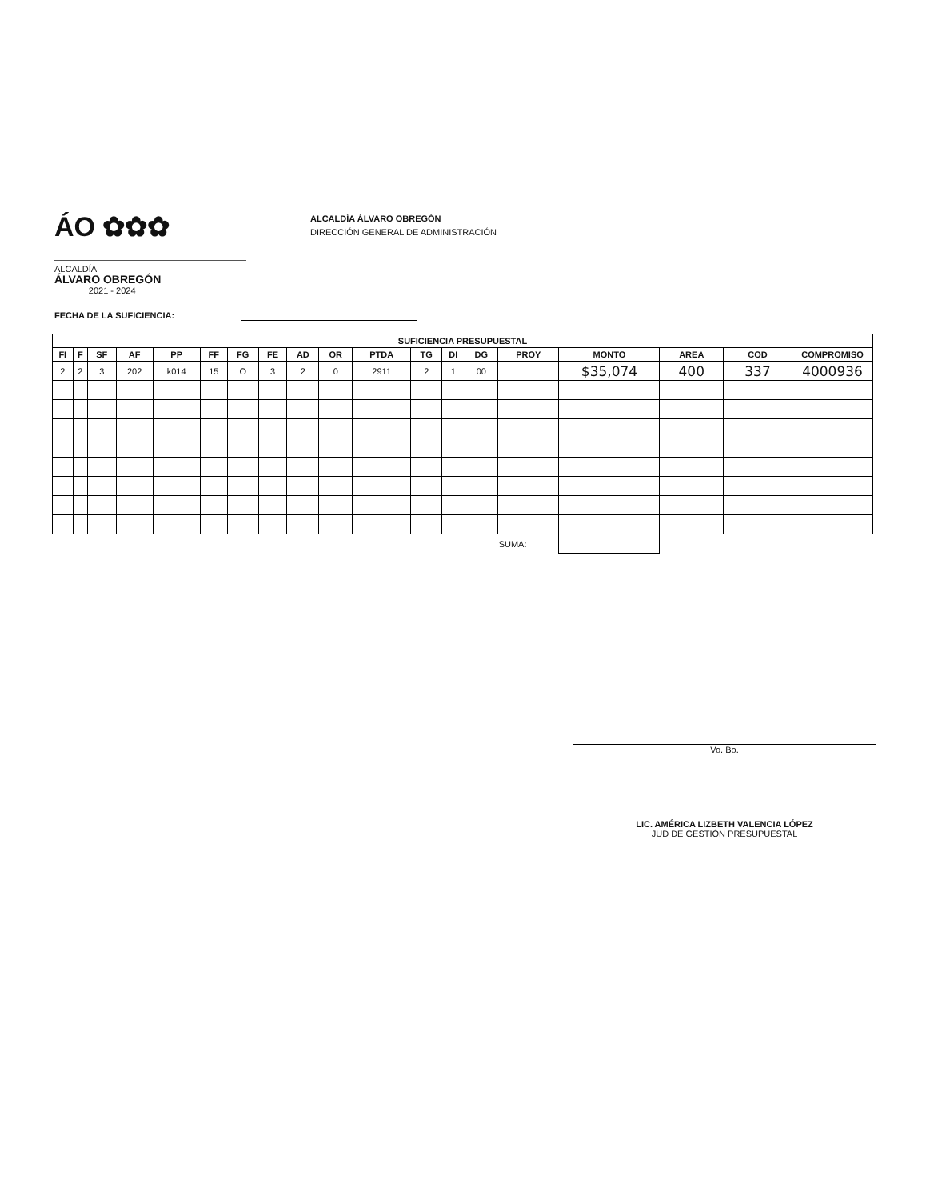ÁO ✿✿✿
ALCALDÍA
ÁLVARO OBREGÓN
2021 - 2024
ALCALDÍA ÁLVARO OBREGÓN
DIRECCIÓN GENERAL DE ADMINISTRACIÓN
FECHA DE LA SUFICIENCIA:
| SUFICIENCIA PRESUPUESTAL | | | | | | | | | | | | | | | | | | |
| --- | --- | --- | --- | --- | --- | --- | --- | --- | --- | --- | --- | --- | --- | --- | --- | --- | --- | --- |
| FI | F | SF | AF | PP | FF | FG | FE | AD | OR | PTDA | TG | DI | DG | PROY | MONTO | AREA | COD | COMPROMISO |
| 2 | 2 | 3 | 202 | k014 | 15 | O | 3 | 2 | 0 | 2911 | 2 | 1 | 00 | | $35,074 | 400 | 337 | 4000936 |
| SUMA: | | | | | | | | | | | | | | | | | | |
Vo. Bo.
LIC. AMÉRICA LIZBETH VALENCIA LÓPEZ
JUD DE GESTIÓN PRESUPUESTAL